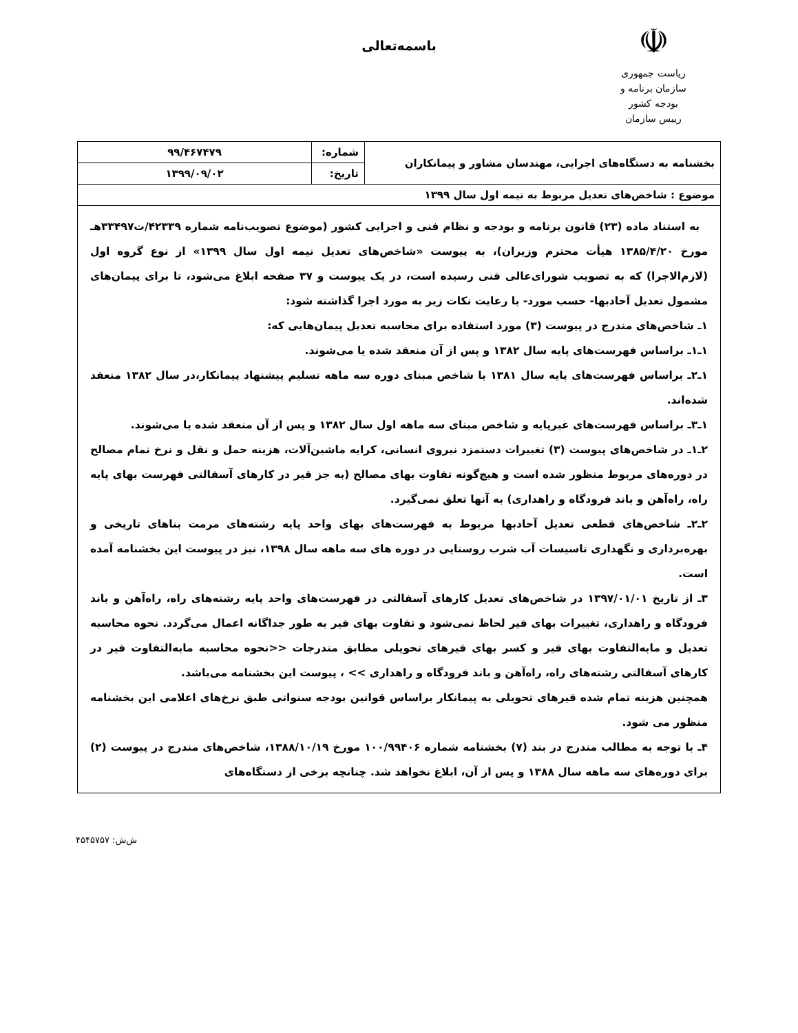☫
ریاست جمهوری
سازمان برنامه و بودجه کشور
رییس سازمان
باسمه‌تعالی
| بخشنامه به دستگاه‌های اجرایی، مهندسان مشاور و پیمانکاران | شماره: | ۹۹/۴۶۷۴۷۹ |
| | تاریخ: | ۱۳۹۹/۰۹/۰۲ |
| موضوع : شاخص‌های تعدیل مربوط به نیمه اول سال ۱۳۹۹ | | |
| به استناد ماده (۲۳) قانون برنامه و بودجه و نظام فنی و اجرایی کشور (موضوع تصویب‌نامه شماره ۴۲۳۳۹/ت۳۳۴۹۷هـ مورخ ۱۳۸۵/۴/۲۰ هیأت محترم وزیران)، به پیوست «شاخص‌های تعدیل نیمه اول سال ۱۳۹۹» از نوع گروه اول (لازم‌الاجرا) که به تصویب شورای‌عالی فنی رسیده است، در یک پیوست و ۳۷ صفحه ابلاغ می‌شود، تا برای پیمان‌های مشمول تعدیل آحادبها- حسب مورد- با رعایت نکات زیر به مورد اجرا گذاشته شود: ۱ـ شاخص‌های مندرج در پیوست (۳) مورد استفاده برای محاسبه تعدیل پیمان‌هایی که: ۱ـ۱ـ براساس فهرست‌های پایه سال ۱۳۸۲ و پس از آن منعقد شده یا می‌شوند. ۱ـ۲ـ براساس فهرست‌های پایه سال ۱۳۸۱ با شاخص مبنای دوره سه ماهه تسلیم پیشنهاد پیمانکار،در سال ۱۳۸۲ منعقد شده‌اند. ۱ـ۳ـ براساس فهرست‌های غیرپایه و شاخص مبنای سه ماهه اول سال ۱۳۸۲ و پس از آن منعقد شده یا می‌شوند. ۲ـ۱ـ در شاخص‌های پیوست (۳) تغییرات دستمزد نیروی انسانی، کرایه ماشین‌آلات، هزینه حمل و نقل و نرخ تمام مصالح در دوره‌های مربوط منظور شده است و هیچ‌گونه تفاوت بهای مصالح (به جز قیر در کارهای آسفالتی فهرست بهای پایه راه، راه‌آهن و باند فرودگاه و راهداری) به آنها تعلق نمی‌گیرد. ۲ـ۲ـ شاخص‌های قطعی تعدیل آحادبها مربوط به فهرست‌های بهای واحد پایه رشته‌های مرمت بناهای تاریخی و بهره‌برداری و نگهداری تاسیسات آب شرب روستایی در دوره های سه ماهه سال ۱۳۹۸، نیز در پیوست این بخشنامه آمده است. ۳ـ از تاریخ ۱۳۹۷/۰۱/۰۱ در شاخص‌های تعدیل کارهای آسفالتی در فهرست‌های واحد پایه رشته‌های راه، راه‌آهن و باند فرودگاه و راهداری، تغییرات بهای قیر لحاظ نمی‌شود و تفاوت بهای قیر به طور جداگانه اعمال می‌گردد. نحوه محاسبه تعدیل و مابه‌التفاوت بهای قیر و کسر بهای قیرهای تحویلی مطابق مندرجات <<نحوه محاسبه مابه‌التفاوت قیر در کارهای آسفالتی رشته‌های راه، راه‌آهن و باند فرودگاه و راهداری >> ، پیوست این بخشنامه می‌باشد. همچنین هزینه تمام شده قیرهای تحویلی به پیمانکار براساس قوانین بودجه سنواتی طبق نرخ‌های اعلامی این بخشنامه منظور می شود. ۴ـ با توجه به مطالب مندرج در بند (۷) بخشنامه شماره ۱۰۰/۹۹۴۰۶ مورخ ۱۳۸۸/۱۰/۱۹، شاخص‌های مندرج در پیوست (۲) برای دوره‌های سه ماهه سال ۱۳۸۸ و پس از آن، ابلاغ نخواهد شد. چنانچه برخی از دستگاه‌های | | |
ش‌ش: ۴۵۴۵۷۵۷